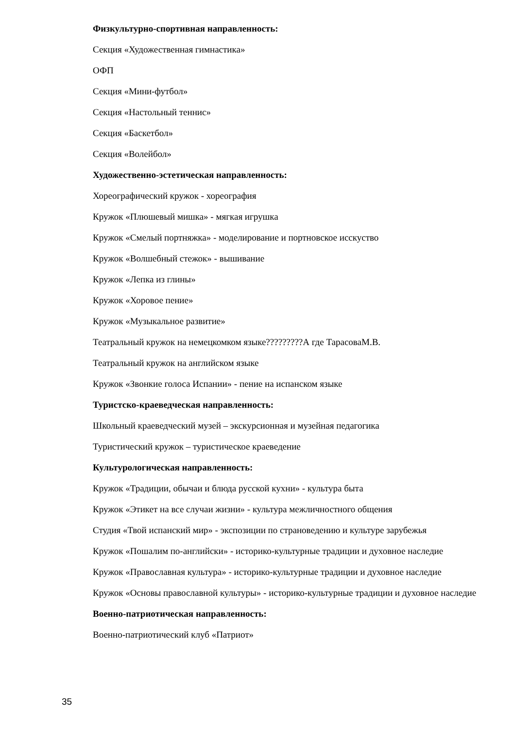Физкультурно-спортивная направленность:
Секция «Художественная гимнастика»
ОФП
Секция «Мини-футбол»
Секция «Настольный теннис»
Секция «Баскетбол»
Секция «Волейбол»
Художественно-эстетическая направленность:
Хореографический кружок - хореография
Кружок «Плюшевый мишка» - мягкая игрушка
Кружок «Смелый портняжка» - моделирование и портновское исскуство
Кружок «Волшебный стежок» - вышивание
Кружок «Лепка из глины»
Кружок «Хоровое пение»
Кружок «Музыкальное развитие»
Театральный кружок на немецкомком языке?????????А где ТарасоваМ.В.
Театральный кружок на английском языке
Кружок «Звонкие голоса Испании» - пение на испанском языке
Туристско-краеведческая направленность:
Школьный краеведческий музей – экскурсионная и музейная педагогика
Туристический кружок – туристическое краеведение
Культурологическая направленность:
Кружок «Традиции, обычаи и блюда русской кухни» - культура быта
Кружок «Этикет на все случаи жизни» - культура межличностного общения
Студия «Твой испанский мир» - экспозиции по страноведению и культуре зарубежья
Кружок «Пошалим по-английски» - историко-культурные традиции и духовное наследие
Кружок «Православная культура» - историко-культурные традиции и духовное наследие
Кружок «Основы православной культуры» - историко-культурные традиции и духовное наследие
Военно-патриотическая направленность:
Военно-патриотический клуб «Патриот»
35